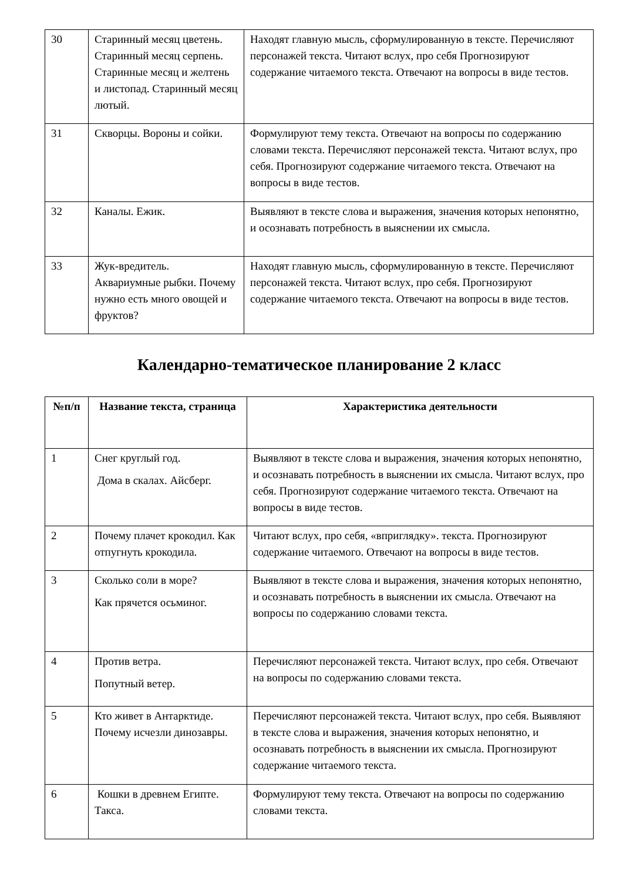| 30 | Старинный месяц цветень. Старинный месяц серпень. Старинные месяц и желтень и листопад. Старинный месяц лютый. | Находят главную мысль, сформулированную в тексте. Перечисляют персонажей текста. Читают вслух, про себя Прогнозируют содержание читаемого текста. Отвечают на вопросы в виде тестов. |
| 31 | Скворцы. Вороны и сойки. | Формулируют тему текста. Отвечают на вопросы по содержанию словами текста. Перечисляют персонажей текста. Читают вслух, про себя. Прогнозируют содержание читаемого текста. Отвечают на вопросы в виде тестов. |
| 32 | Каналы. Ежик. | Выявляют в тексте слова и выражения, значения которых непонятно, и осознавать потребность в выяснении их смысла. |
| 33 | Жук-вредитель. Аквариумные рыбки. Почему нужно есть много овощей и фруктов? | Находят главную мысль, сформулированную в тексте. Перечисляют персонажей текста. Читают вслух, про себя. Прогнозируют содержание читаемого текста. Отвечают на вопросы в виде тестов. |
Календарно-тематическое планирование 2 класс
| №п/п | Название текста, страница | Характеристика деятельности |
| --- | --- | --- |
| 1 | Снег круглый год. Дома в скалах. Айсберг. | Выявляют в тексте слова и выражения, значения которых непонятно, и осознавать потребность в выяснении их смысла. Читают вслух, про себя. Прогнозируют содержание читаемого текста. Отвечают на вопросы в виде тестов. |
| 2 | Почему плачет крокодил. Как отпугнуть крокодила. | Читают вслух, про себя, «вприглядку». текста. Прогнозируют содержание читаемого. Отвечают на вопросы в виде тестов. |
| 3 | Сколько соли в море? Как прячется осьминог. | Выявляют в тексте слова и выражения, значения которых непонятно, и осознавать потребность в выяснении их смысла. Отвечают на вопросы по содержанию словами текста. |
| 4 | Против ветра. Попутный ветер. | Перечисляют персонажей текста. Читают вслух, про себя. Отвечают на вопросы по содержанию словами текста. |
| 5 | Кто живет в Антарктиде. Почему исчезли динозавры. | Перечисляют персонажей текста. Читают вслух, про себя. Выявляют в тексте слова и выражения, значения которых непонятно, и осознавать потребность в выяснении их смысла. Прогнозируют содержание читаемого текста. |
| 6 | Кошки в древнем Египте. Такса. | Формулируют тему текста. Отвечают на вопросы по содержанию словами текста. |